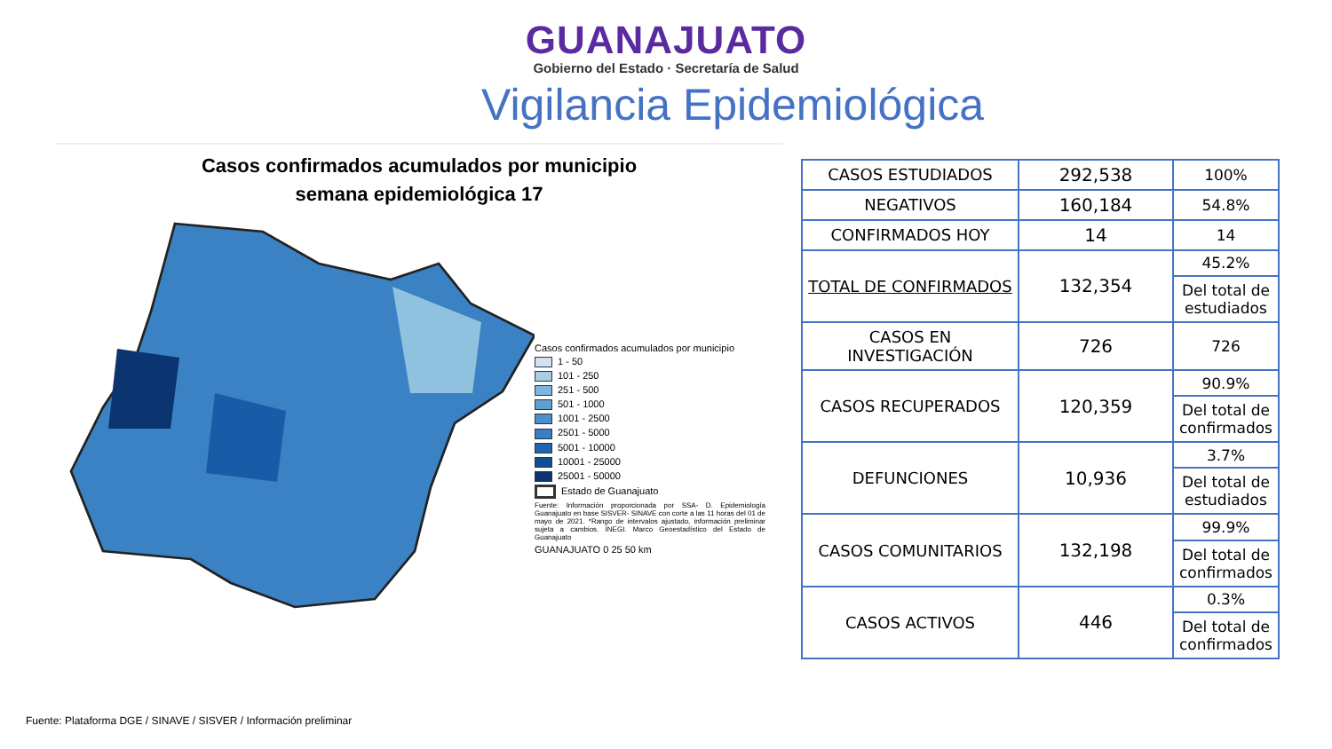GUANAJUATO
Gobierno del Estado · Secretaría de Salud
Vigilancia Epidemiológica
Casos confirmados acumulados por municipio
semana epidemiológica 17
Casos confirmados acumulados por municipio
1 - 50
101 - 250
251 - 500
501 - 1000
1001 - 2500
2501 - 5000
5001 - 10000
10001 - 25000
25001 - 50000
Estado de Guanajuato
Fuente: Información proporcionada por SSA- D. Epidemiología Guanajuato en base SISVER- SINAVE con corte a las 11 horas del 01 de mayo de 2021. *Rango de intervalos ajustado, información preliminar sujeta a cambios. INEGI. Marco Geoestadístico del Estado de Guanajuato
GUANAJUATO 0 25 50 km
| CASOS ESTUDIADOS | 292,538 | 100% |
| NEGATIVOS | 160,184 | 54.8% |
| CONFIRMADOS HOY | 14 | 14 |
| TOTAL DE CONFIRMADOS | 132,354 | 45.2% |
| | | Del total de estudiados |
| CASOS EN INVESTIGACIÓN | 726 | 726 |
| CASOS RECUPERADOS | 120,359 | 90.9% |
| | | Del total de confirmados |
| DEFUNCIONES | 10,936 | 3.7% |
| | | Del total de estudiados |
| CASOS COMUNITARIOS | 132,198 | 99.9% |
| | | Del total de confirmados |
| CASOS ACTIVOS | 446 | 0.3% |
| | | Del total de confirmados |
Fuente: Plataforma DGE / SINAVE / SISVER / Información preliminar